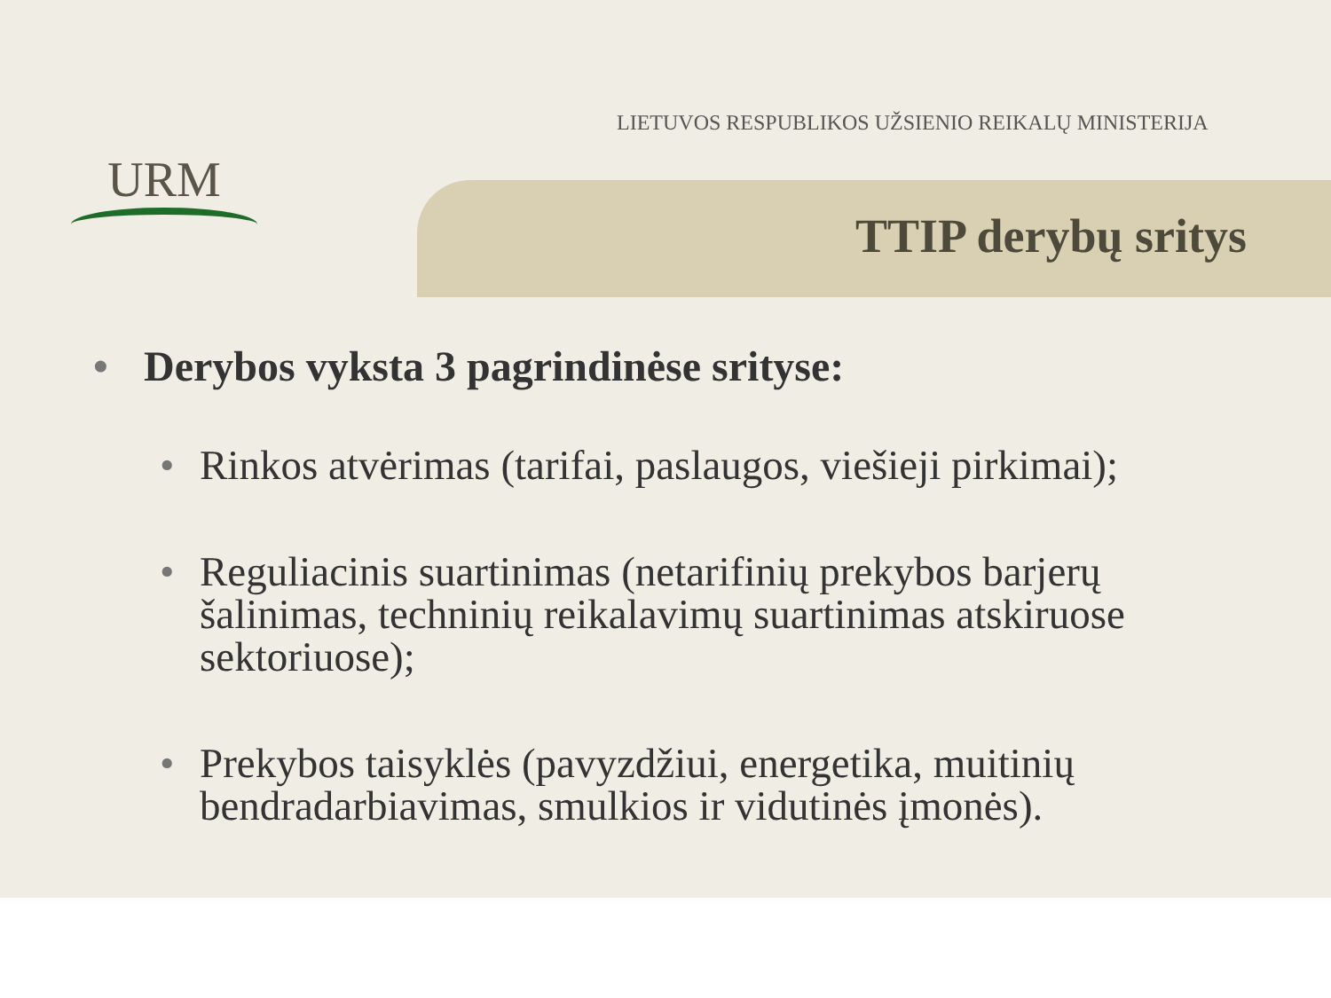URM
LIETUVOS RESPUBLIKOS UŽSIENIO REIKALŲ MINISTERIJA
TTIP derybų sritys
• Derybos vyksta 3 pagrindinėse srityse:
• Rinkos atvėrimas (tarifai, paslaugos, viešieji pirkimai);
• Reguliacinis suartinimas (netarifinių prekybos barjerų šalinimas, techninių reikalavimų suartinimas atskiruose sektoriuose);
• Prekybos taisyklės (pavyzdžiui, energetika, muitinių bendradarbiavimas, smulkios ir vidutinės įmonės).